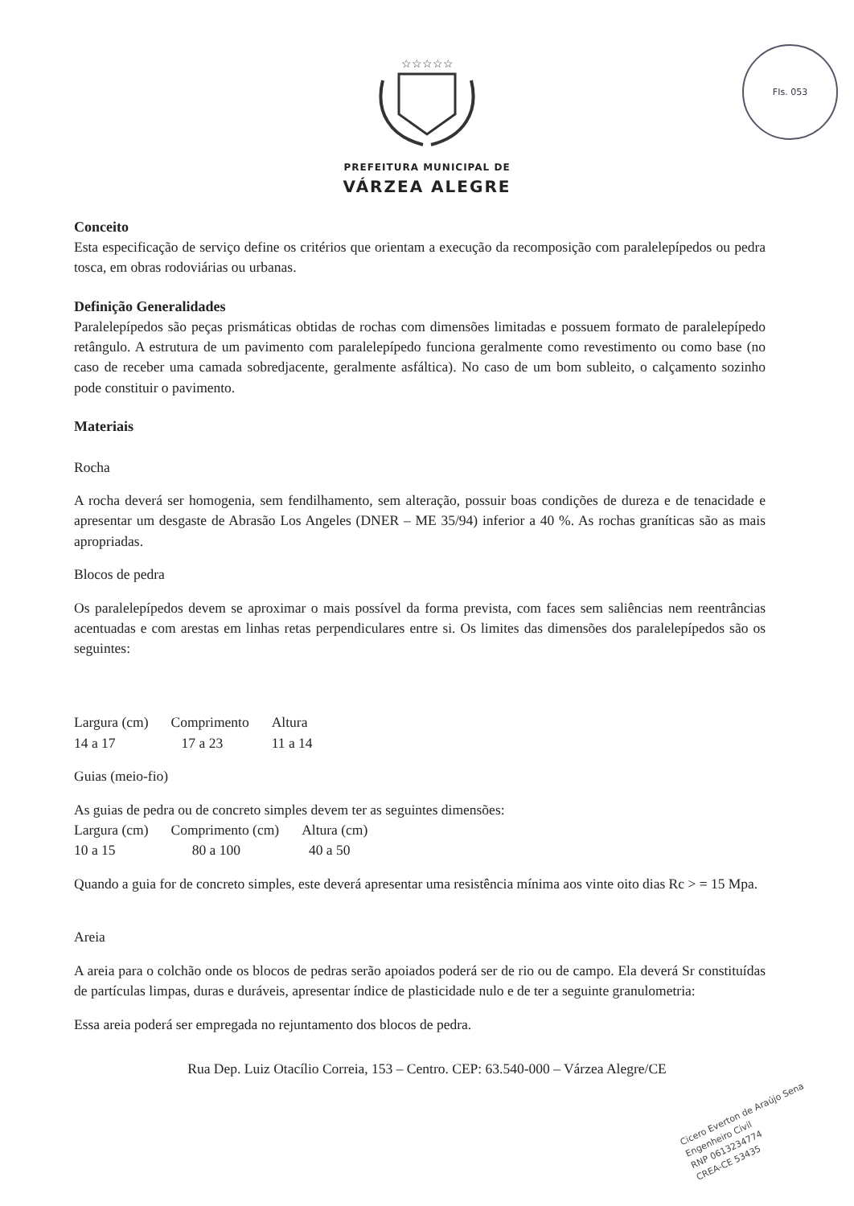FIs. 053
☆☆☆☆☆
PREFEITURA MUNICIPAL DE
VÁRZEA ALEGRE
Conceito
Esta especificação de serviço define os critérios que orientam a execução da recomposição com paralelepípedos ou pedra tosca, em obras rodoviárias ou urbanas.
Definição Generalidades
Paralelepípedos são peças prismáticas obtidas de rochas com dimensões limitadas e possuem formato de paralelepípedo retângulo. A estrutura de um pavimento com paralelepípedo funciona geralmente como revestimento ou como base (no caso de receber uma camada sobredjacente, geralmente asfáltica). No caso de um bom subleito, o calçamento sozinho pode constituir o pavimento.
Materiais
Rocha
A rocha deverá ser homogenia, sem fendilhamento, sem alteração, possuir boas condições de dureza e de tenacidade e apresentar um desgaste de Abrasão Los Angeles (DNER – ME 35/94) inferior a 40 %. As rochas graníticas são as mais apropriadas.
Blocos de pedra
Os paralelepípedos devem se aproximar o mais possível da forma prevista, com faces sem saliências nem reentrâncias acentuadas e com arestas em linhas retas perpendiculares entre si. Os limites das dimensões dos paralelepípedos são os seguintes:
| Largura (cm) | Comprimento | Altura |
| --- | --- | --- |
| 14 a 17 | 17 a 23 | 11 a 14 |
Guias (meio-fio)
As guias de pedra ou de concreto simples devem ter as seguintes dimensões:
| Largura (cm) | Comprimento (cm) | Altura (cm) |
| --- | --- | --- |
| 10 a 15 | 80 a 100 | 40 a 50 |
Quando a guia for de concreto simples, este deverá apresentar uma resistência mínima aos vinte oito dias Rc > = 15 Mpa.
Areia
A areia para o colchão onde os blocos de pedras serão apoiados poderá ser de rio ou de campo. Ela deverá Sr constituídas de partículas limpas, duras e duráveis, apresentar índice de plasticidade nulo e de ter a seguinte granulometria:
Essa areia poderá ser empregada no rejuntamento dos blocos de pedra.
Rua Dep. Luiz Otacílio Correia, 153 – Centro. CEP: 63.540-000 – Várzea Alegre/CE
Cicero Everton de Araújo Sena
Engenheiro Civil
RNP 0613234774
CREA-CE 53435